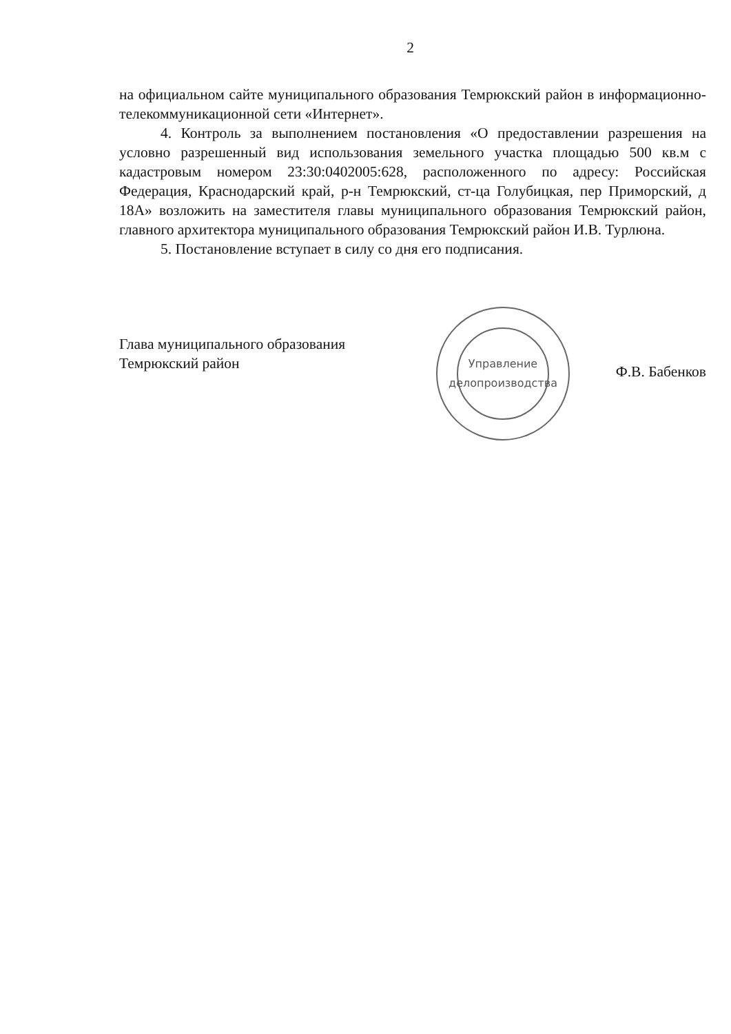2
на официальном сайте муниципального образования Темрюкский район в информационно-телекоммуникационной сети «Интернет».
4. Контроль за выполнением постановления «О предоставлении разрешения на условно разрешенный вид использования земельного участка площадью 500 кв.м с кадастровым номером 23:30:0402005:628, расположенного по адресу: Российская Федерация, Краснодарский край, р-н Темрюкский, ст-ца Голубицкая, пер Приморский, д 18А» возложить на заместителя главы муниципального образования Темрюкский район, главного архитектора муниципального образования Темрюкский район И.В. Турлюна.
5. Постановление вступает в силу со дня его подписания.
Глава муниципального образования
Темрюкский район
Управление делопроизводства
Ф.В. Бабенков